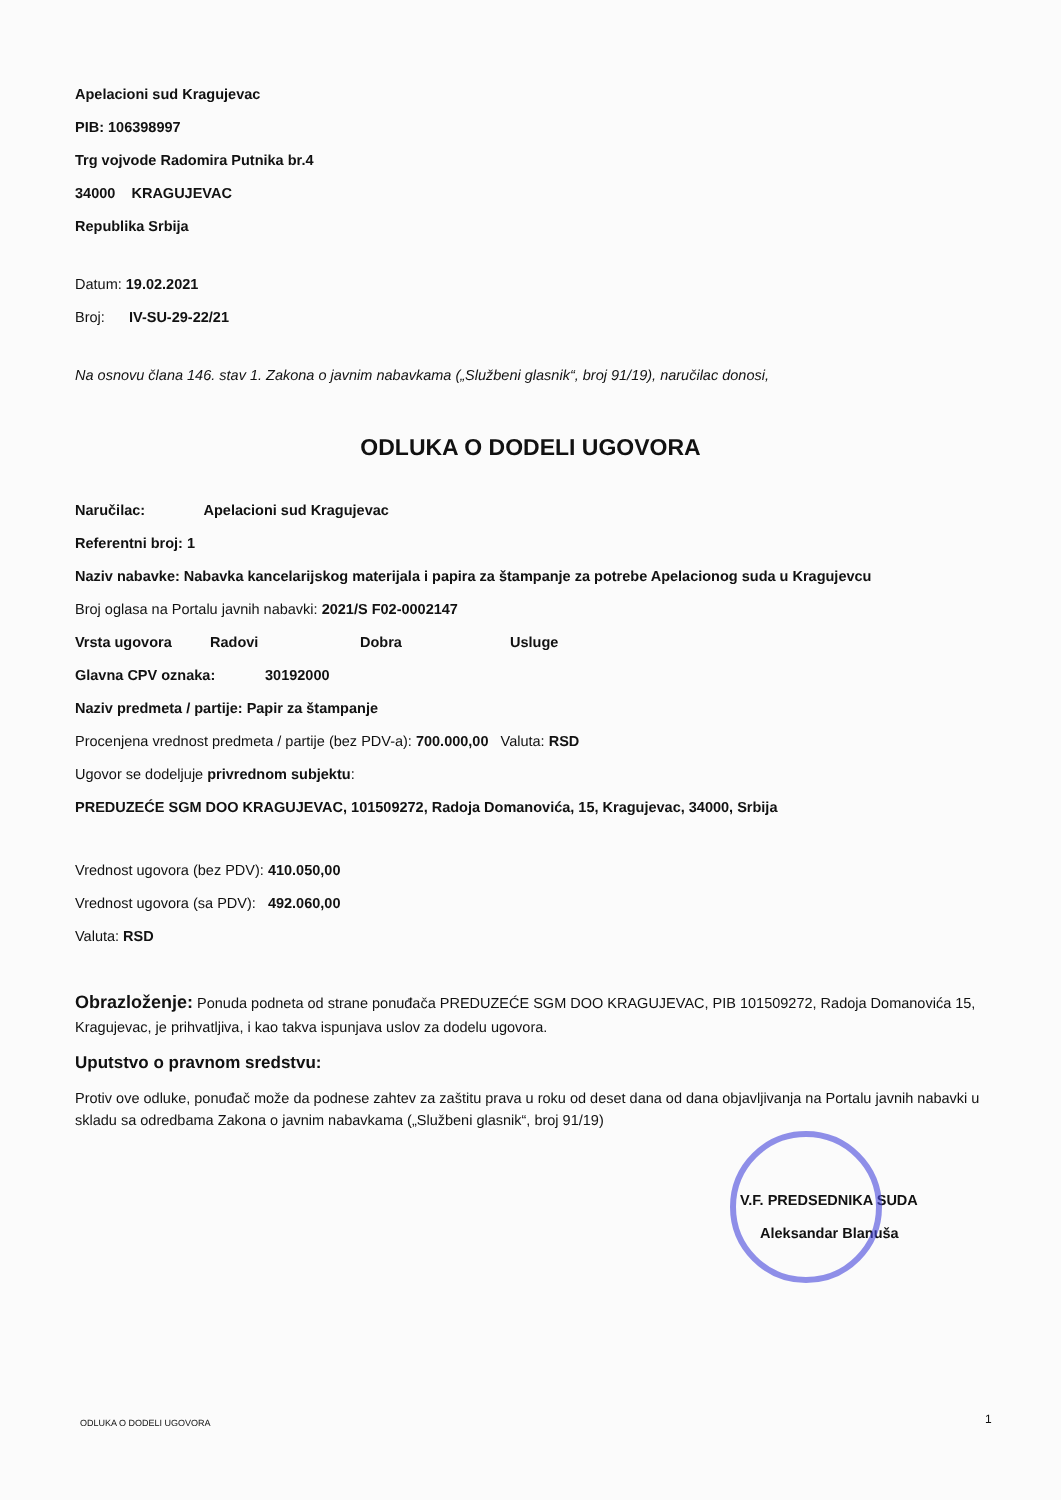Apelacioni sud Kragujevac
PIB: 106398997
Trg vojvode Radomira Putnika br.4
34000 KRAGUJEVAC
Republika Srbija
Datum: 19.02.2021
Broj: IV-SU-29-22/21
Na osnovu člana 146. stav 1. Zakona o javnim nabavkama („Službeni glasnik“, broj 91/19), naručilac donosi,
ODLUKA O DODELI UGOVORA
Naručilac: Apelacioni sud Kragujevac
Referentni broj: 1
Naziv nabavke: Nabavka kancelarijskog materijala i papira za štampanje za potrebe Apelacionog suda u Kragujevcu
Broj oglasa na Portalu javnih nabavki: 2021/S F02-0002147
Vrsta ugovora Radovi Dobra Usluge
Glavna CPV oznaka: 30192000
Naziv predmeta / partije: Papir za štampanje
Procenjena vrednost predmeta / partije (bez PDV-a): 700.000,00 Valuta: RSD
Ugovor se dodeljuje privrednom subjektu:
PREDUZEĆE SGM DOO KRAGUJEVAC, 101509272, Radoja Domanovića, 15, Kragujevac, 34000, Srbija
Vrednost ugovora (bez PDV): 410.050,00
Vrednost ugovora (sa PDV): 492.060,00
Valuta: RSD
Obrazloženje: Ponuda podneta od strane ponuđača PREDUZEĆE SGM DOO KRAGUJEVAC, PIB 101509272, Radoja Domanovića 15, Kragujevac, je prihvatljiva, i kao takva ispunjava uslov za dodelu ugovora.
Uputstvo o pravnom sredstvu:
Protiv ove odluke, ponuđač može da podnese zahtev za zaštitu prava u roku od deset dana od dana objavljivanja na Portalu javnih nabavki u skladu sa odredbama Zakona o javnim nabavkama („Službeni glasnik“, broj 91/19)
V.F. PREDSEDNIKA SUDA
Aleksandar Blanuša
ODLUKA O DODELI UGOVORA 1